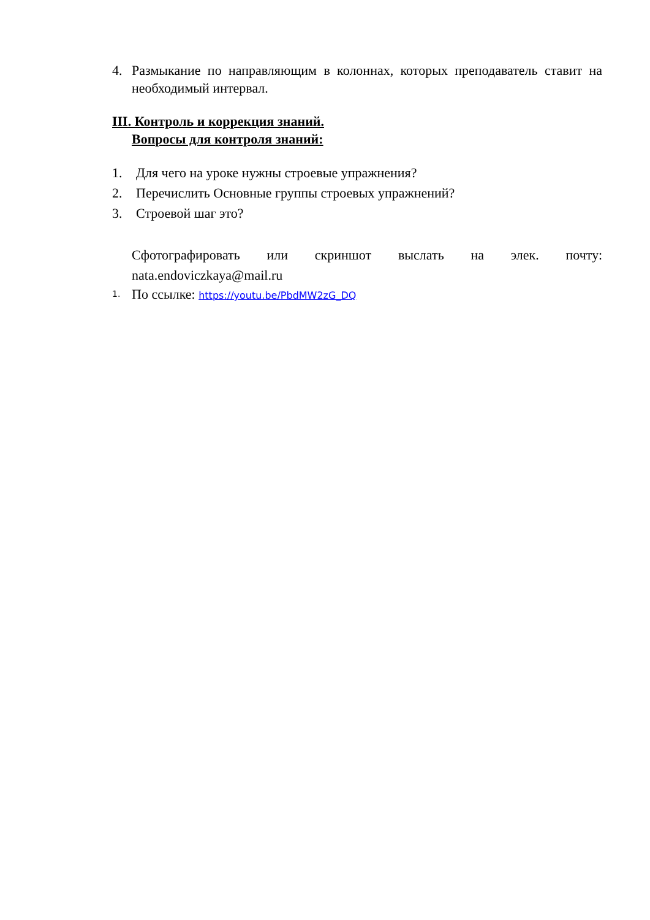4. Размыкание по направляющим в колоннах, которых преподаватель ставит на необходимый интервал.
III. Контроль и коррекция знаний.
Вопросы для контроля знаний:
1. Для чего на уроке нужны строевые упражнения?
2. Перечислить Основные группы строевых упражнений?
3. Строевой шаг это?
Сфотографировать или скриншот выслать на элек. почту:
nata.endoviczkaya@mail.ru
1. По ссылке: https://youtu.be/PbdMW2zG_DQ